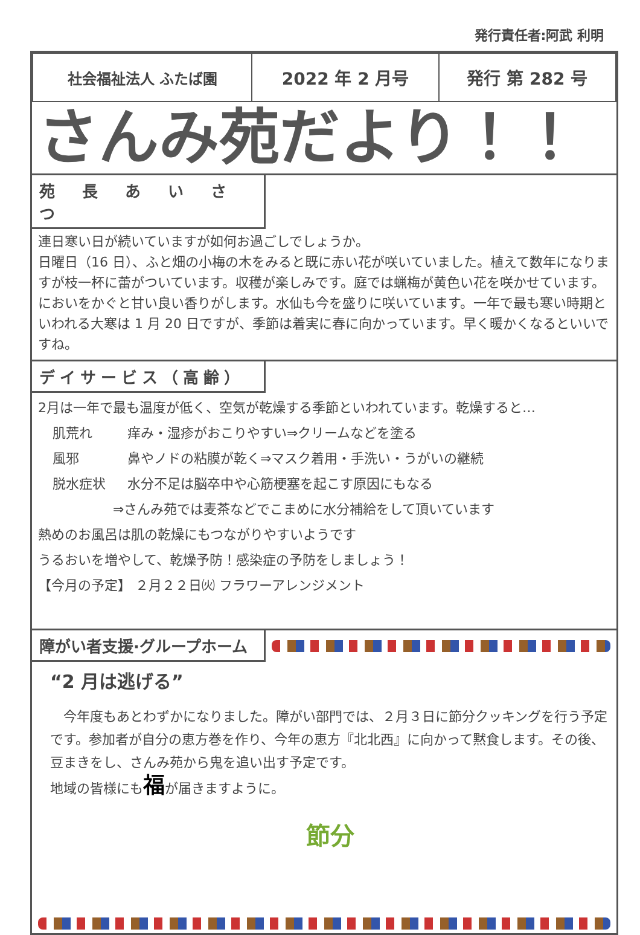発行責任者:阿武 利明
| 社会福祉法人 ふたば園 | 2022 年 2 月号 | 発行 第 282 号 |
さんみ苑だより！！
苑 長 あ い さ つ
連日寒い日が続いていますが如何お過ごしでしょうか。
日曜日（16 日）、ふと畑の小梅の木をみると既に赤い花が咲いていました。植えて数年になりますが枝一杯に蕾がついています。収穫が楽しみです。庭では蝋梅が黄色い花を咲かせています。においをかぐと甘い良い香りがします。水仙も今を盛りに咲いています。一年で最も寒い時期といわれる大寒は 1 月 20 日ですが、季節は着実に春に向かっています。早く暖かくなるといいですね。
デイサービス（高齢）
2月は一年で最も温度が低く、空気が乾燥する季節といわれています。乾燥すると…
肌荒れ 痒み・湿疹がおこりやすい⇒クリームなどを塗る
風邪 鼻やノドの粘膜が乾く⇒マスク着用・手洗い・うがいの継続
脱水症状 水分不足は脳卒中や心筋梗塞を起こす原因にもなる
⇒さんみ苑では麦茶などでこまめに水分補給をして頂いています
熱めのお風呂は肌の乾燥にもつながりやすいようです
うるおいを増やして、乾燥予防！感染症の予防をしましょう！
【今月の予定】 ２月２２日㈫ フラワーアレンジメント
障がい者支援·グループホーム
“2 月は逃げる”
　今年度もあとわずかになりました。障がい部門では、２月３日に節分クッキングを行う予定です。参加者が自分の恵方巻を作り、今年の恵方『北北西』に向かって黙食します。その後、豆まきをし、さんみ苑から鬼を追い出す予定です。
地域の皆様にも福が届きますように。
節分